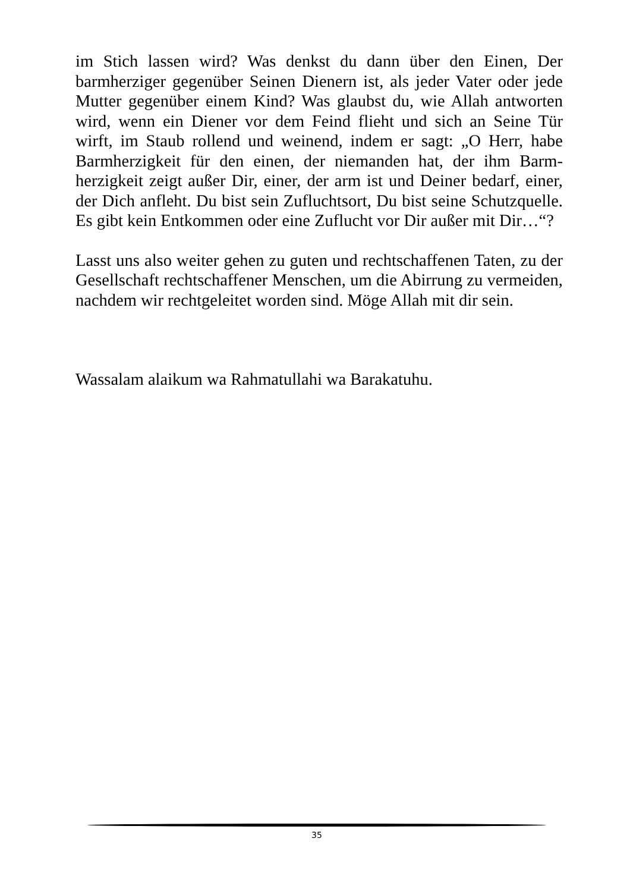im Stich lassen wird? Was denkst du dann über den Einen, Der barmherziger gegenüber Seinen Dienern ist, als jeder Vater oder jede Mutter gegenüber einem Kind? Was glaubst du, wie Allah antworten wird, wenn ein Diener vor dem Feind flieht und sich an Seine Tür wirft, im Staub rollend und weinend, indem er sagt: „O Herr, habe Barmherzigkeit für den einen, der niemanden hat, der ihm Barm-herzigkeit zeigt außer Dir, einer, der arm ist und Deiner bedarf, einer, der Dich anfleht. Du bist sein Zufluchtsort, Du bist seine Schutzquelle. Es gibt kein Entkommen oder eine Zuflucht vor Dir außer mit Dir…“?
Lasst uns also weiter gehen zu guten und rechtschaffenen Taten, zu der Gesellschaft rechtschaffener Menschen, um die Abirrung zu vermeiden, nachdem wir rechtgeleitet worden sind. Möge Allah mit dir sein.
Wassalam alaikum wa Rahmatullahi wa Barakatuhu.
35